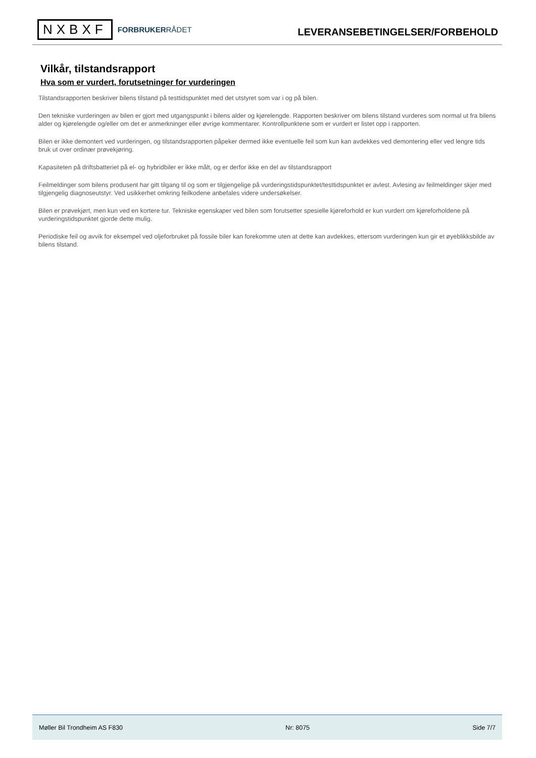NXBXF
FORBRUKERRÅDET
LEVERANSEBETINGELSER/FORBEHOLD
Vilkår, tilstandsrapport
Hva som er vurdert, forutsetninger for vurderingen
Tilstandsrapporten beskriver bilens tilstand på testtidspunktet med det utstyret som var i og på bilen.
Den tekniske vurderingen av bilen er gjort med utgangspunkt i bilens alder og kjørelengde. Rapporten beskriver om bilens tilstand vurderes som normal ut fra bilens alder og kjørelengde og/eller om det er anmerkninger eller øvrige kommentarer. Kontrollpunktene som er vurdert er listet opp i rapporten.
Bilen er ikke demontert ved vurderingen, og tilstandsrapporten påpeker dermed ikke eventuelle feil som kun kan avdekkes ved demontering eller ved lengre tids bruk ut over ordinær prøvekjøring.
Kapasiteten på driftsbatteriet på el- og hybridbiler er ikke målt, og er derfor ikke en del av tilstandsrapport
Feilmeldinger som bilens produsent har gitt tilgang til og som er tilgjengelige på vurderingstidspunktet/testtidspunktet er avlest. Avlesing av feilmeldinger skjer med tilgjengelig diagnoseutstyr. Ved usikkerhet omkring feilkodene anbefales videre undersøkelser.
Bilen er prøvekjørt, men kun ved en kortere tur. Tekniske egenskaper ved bilen som forutsetter spesielle kjøreforhold er kun vurdert om kjøreforholdene på vurderingstidspunktet gjorde dette mulig.
Periodiske feil og avvik for eksempel ved oljeforbruket på fossile biler kan forekomme uten at dette kan avdekkes, ettersom vurderingen kun gir et øyeblikksbilde av bilens tilstand.
Møller Bil Trondheim AS F830 Nr: 8075 Side 7/7